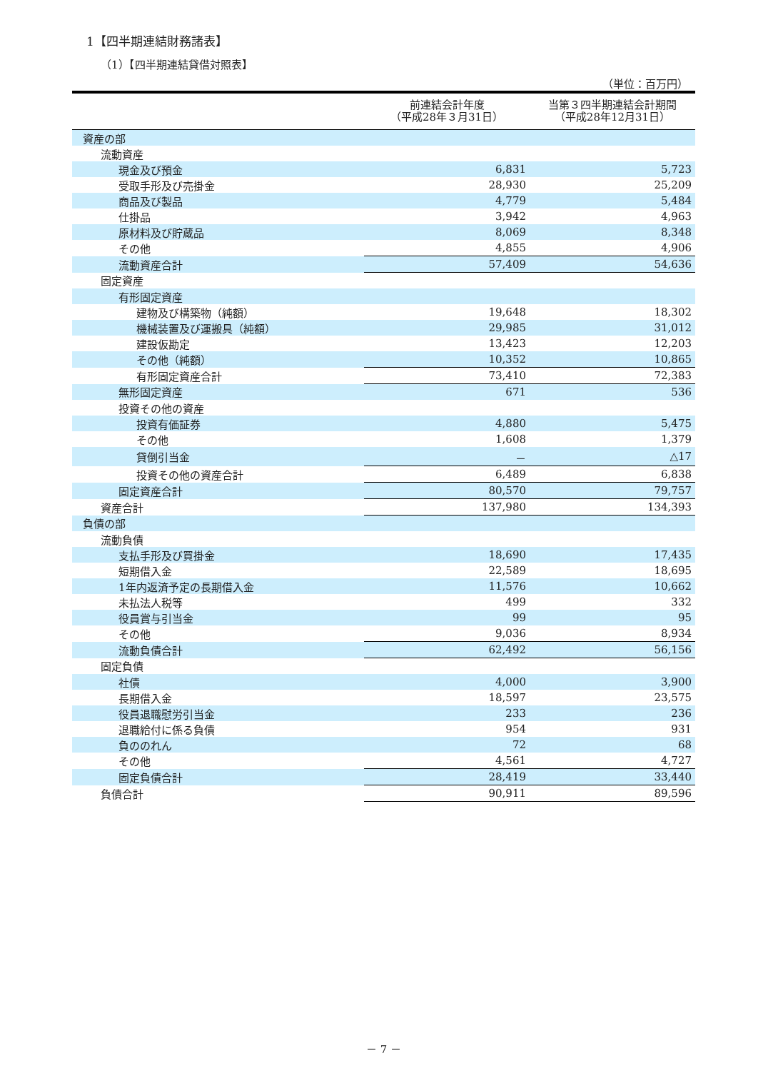1【四半期連結財務諸表】
（1）【四半期連結貸借対照表】
（単位：百万円）
| | 前連結会計年度 （平成28年３月31日） | 当第３四半期連結会計期間 （平成28年12月31日） |
| --- | --- | --- |
| 資産の部 | | |
| 流動資産 | | |
| 現金及び預金 | 6,831 | 5,723 |
| 受取手形及び売掛金 | 28,930 | 25,209 |
| 商品及び製品 | 4,779 | 5,484 |
| 仕掛品 | 3,942 | 4,963 |
| 原材料及び貯蔵品 | 8,069 | 8,348 |
| その他 | 4,855 | 4,906 |
| 流動資産合計 | 57,409 | 54,636 |
| 固定資産 | | |
| 有形固定資産 | | |
| 建物及び構築物（純額） | 19,648 | 18,302 |
| 機械装置及び運搬具（純額） | 29,985 | 31,012 |
| 建設仮勘定 | 13,423 | 12,203 |
| その他（純額） | 10,352 | 10,865 |
| 有形固定資産合計 | 73,410 | 72,383 |
| 無形固定資産 | 671 | 536 |
| 投資その他の資産 | | |
| 投資有価証券 | 4,880 | 5,475 |
| その他 | 1,608 | 1,379 |
| 貸倒引当金 | － | △17 |
| 投資その他の資産合計 | 6,489 | 6,838 |
| 固定資産合計 | 80,570 | 79,757 |
| 資産合計 | 137,980 | 134,393 |
| 負債の部 | | |
| 流動負債 | | |
| 支払手形及び買掛金 | 18,690 | 17,435 |
| 短期借入金 | 22,589 | 18,695 |
| 1年内返済予定の長期借入金 | 11,576 | 10,662 |
| 未払法人税等 | 499 | 332 |
| 役員賞与引当金 | 99 | 95 |
| その他 | 9,036 | 8,934 |
| 流動負債合計 | 62,492 | 56,156 |
| 固定負債 | | |
| 社債 | 4,000 | 3,900 |
| 長期借入金 | 18,597 | 23,575 |
| 役員退職慰労引当金 | 233 | 236 |
| 退職給付に係る負債 | 954 | 931 |
| 負ののれん | 72 | 68 |
| その他 | 4,561 | 4,727 |
| 固定負債合計 | 28,419 | 33,440 |
| 負債合計 | 90,911 | 89,596 |
－ 7 －